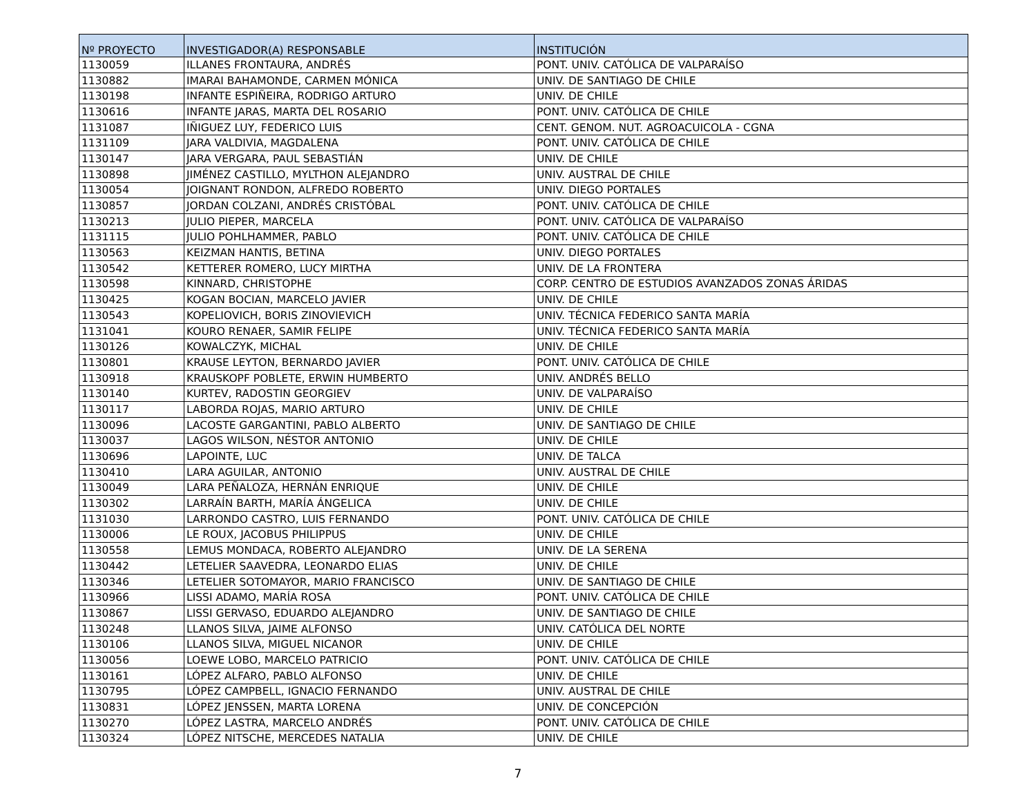| Nº PROYECTO | INVESTIGADOR(A) RESPONSABLE | INSTITUCIÓN |
| --- | --- | --- |
| 1130059 | ILLANES FRONTAURA, ANDRÉS | PONT. UNIV. CATÓLICA DE VALPARAÍSO |
| 1130882 | IMARAI BAHAMONDE, CARMEN MÓNICA | UNIV. DE SANTIAGO DE CHILE |
| 1130198 | INFANTE ESPIÑEIRA, RODRIGO ARTURO | UNIV. DE CHILE |
| 1130616 | INFANTE JARAS, MARTA DEL ROSARIO | PONT. UNIV. CATÓLICA DE CHILE |
| 1131087 | IÑIGUEZ LUY, FEDERICO LUIS | CENT. GENOM. NUT. AGROACUICOLA - CGNA |
| 1131109 | JARA VALDIVIA, MAGDALENA | PONT. UNIV. CATÓLICA DE CHILE |
| 1130147 | JARA VERGARA, PAUL SEBASTIÁN | UNIV. DE CHILE |
| 1130898 | JIMÉNEZ CASTILLO, MYLTHON ALEJANDRO | UNIV. AUSTRAL DE CHILE |
| 1130054 | JOIGNANT RONDON, ALFREDO ROBERTO | UNIV. DIEGO PORTALES |
| 1130857 | JORDAN COLZANI, ANDRÉS CRISTÓBAL | PONT. UNIV. CATÓLICA DE CHILE |
| 1130213 | JULIO PIEPER, MARCELA | PONT. UNIV. CATÓLICA DE VALPARAÍSO |
| 1131115 | JULIO POHLHAMMER, PABLO | PONT. UNIV. CATÓLICA DE CHILE |
| 1130563 | KEIZMAN HANTIS, BETINA | UNIV. DIEGO PORTALES |
| 1130542 | KETTERER ROMERO, LUCY MIRTHA | UNIV. DE LA FRONTERA |
| 1130598 | KINNARD, CHRISTOPHE | CORP. CENTRO DE ESTUDIOS AVANZADOS ZONAS ÁRIDAS |
| 1130425 | KOGAN BOCIAN, MARCELO JAVIER | UNIV. DE CHILE |
| 1130543 | KOPELIOVICH, BORIS ZINOVIEVICH | UNIV. TÉCNICA FEDERICO SANTA MARÍA |
| 1131041 | KOURO RENAER, SAMIR FELIPE | UNIV. TÉCNICA FEDERICO SANTA MARÍA |
| 1130126 | KOWALCZYK, MICHAL | UNIV. DE CHILE |
| 1130801 | KRAUSE LEYTON, BERNARDO JAVIER | PONT. UNIV. CATÓLICA DE CHILE |
| 1130918 | KRAUSKOPF POBLETE, ERWIN HUMBERTO | UNIV. ANDRÉS BELLO |
| 1130140 | KURTEV, RADOSTIN GEORGIEV | UNIV. DE VALPARAÍSO |
| 1130117 | LABORDA ROJAS, MARIO ARTURO | UNIV. DE CHILE |
| 1130096 | LACOSTE GARGANTINI, PABLO ALBERTO | UNIV. DE SANTIAGO DE CHILE |
| 1130037 | LAGOS WILSON, NÉSTOR ANTONIO | UNIV. DE CHILE |
| 1130696 | LAPOINTE, LUC | UNIV. DE TALCA |
| 1130410 | LARA AGUILAR, ANTONIO | UNIV. AUSTRAL DE CHILE |
| 1130049 | LARA PEÑALOZA, HERNÁN ENRIQUE | UNIV. DE CHILE |
| 1130302 | LARRAÍN BARTH, MARÍA ÁNGELICA | UNIV. DE CHILE |
| 1131030 | LARRONDO CASTRO, LUIS FERNANDO | PONT. UNIV. CATÓLICA DE CHILE |
| 1130006 | LE ROUX, JACOBUS PHILIPPUS | UNIV. DE CHILE |
| 1130558 | LEMUS MONDACA, ROBERTO ALEJANDRO | UNIV. DE LA SERENA |
| 1130442 | LETELIER SAAVEDRA, LEONARDO ELIAS | UNIV. DE CHILE |
| 1130346 | LETELIER SOTOMAYOR, MARIO FRANCISCO | UNIV. DE SANTIAGO DE CHILE |
| 1130966 | LISSI ADAMO, MARÍA ROSA | PONT. UNIV. CATÓLICA DE CHILE |
| 1130867 | LISSI GERVASO, EDUARDO ALEJANDRO | UNIV. DE SANTIAGO DE CHILE |
| 1130248 | LLANOS SILVA, JAIME ALFONSO | UNIV. CATÓLICA DEL NORTE |
| 1130106 | LLANOS SILVA, MIGUEL NICANOR | UNIV. DE CHILE |
| 1130056 | LOEWE LOBO, MARCELO PATRICIO | PONT. UNIV. CATÓLICA DE CHILE |
| 1130161 | LÓPEZ ALFARO, PABLO ALFONSO | UNIV. DE CHILE |
| 1130795 | LÓPEZ CAMPBELL, IGNACIO FERNANDO | UNIV. AUSTRAL DE CHILE |
| 1130831 | LÓPEZ JENSSEN, MARTA LORENA | UNIV. DE CONCEPCIÓN |
| 1130270 | LÓPEZ LASTRA, MARCELO ANDRÉS | PONT. UNIV. CATÓLICA DE CHILE |
| 1130324 | LÓPEZ NITSCHE, MERCEDES NATALIA | UNIV. DE CHILE |
7